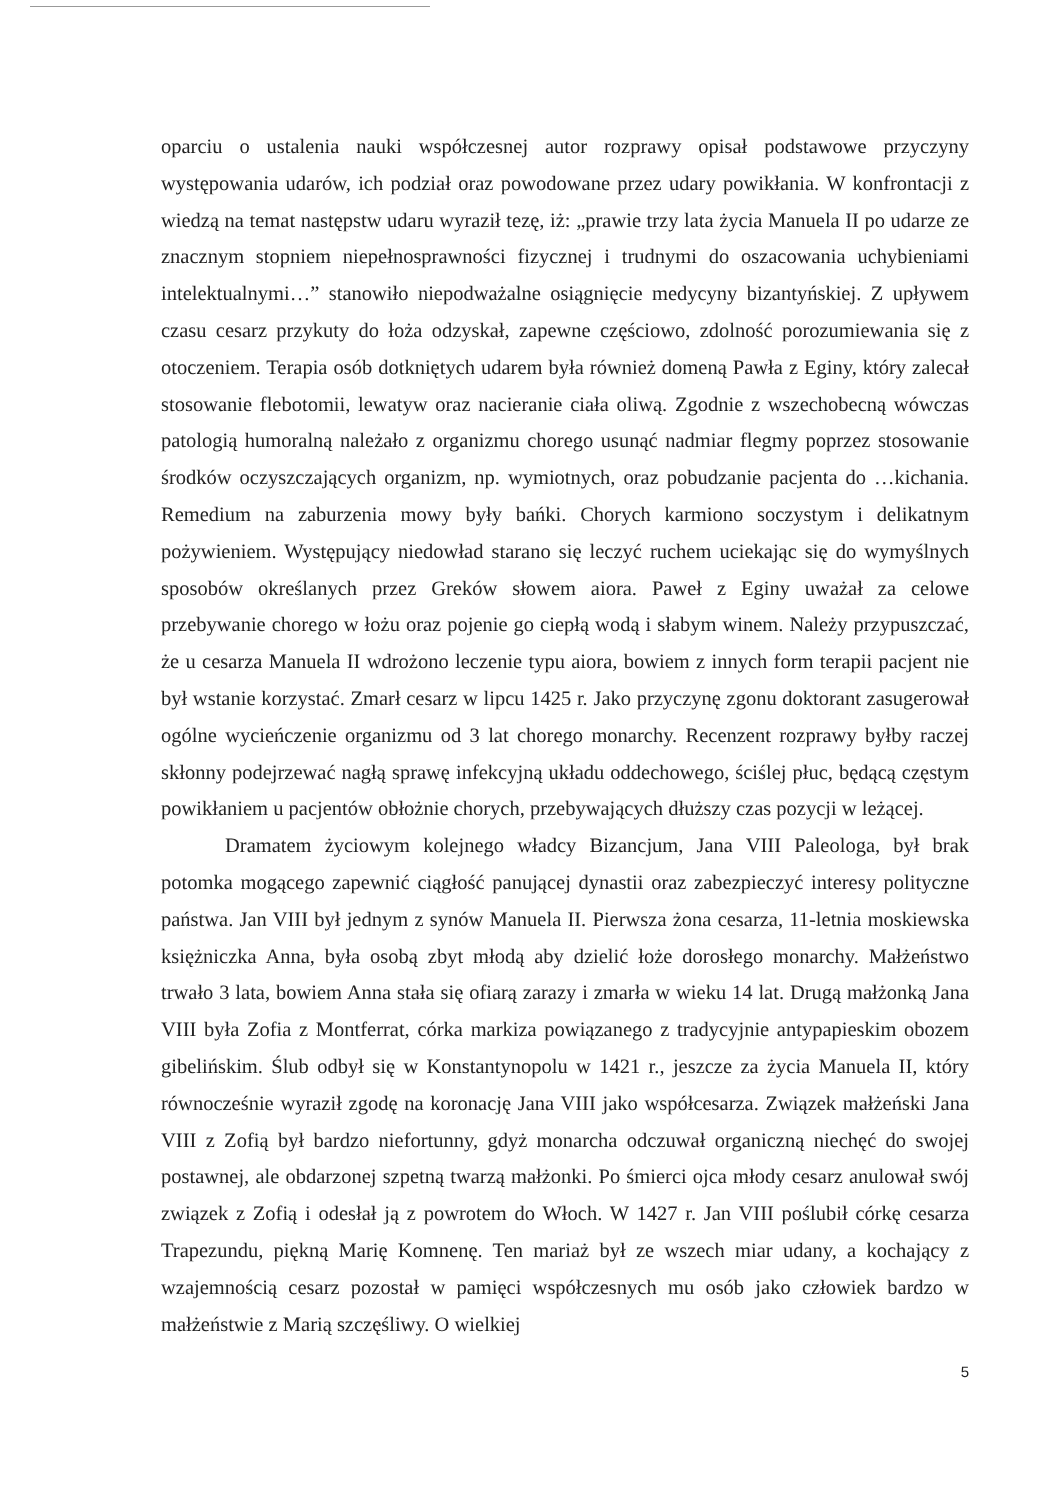oparciu o ustalenia nauki współczesnej autor rozprawy opisał podstawowe przyczyny występowania udarów, ich podział oraz powodowane przez udary powikłania. W konfrontacji z wiedzą na temat następstw udaru wyraził tezę, iż: „prawie trzy lata życia Manuela II po udarze ze znacznym stopniem niepełnosprawności fizycznej i trudnymi do oszacowania uchybieniami intelektualnymi…” stanowiło niepodważalne osiągnięcie medycyny bizantyńskiej. Z upływem czasu cesarz przykuty do łoża odzyskał, zapewne częściowo, zdolność porozumiewania się z otoczeniem. Terapia osób dotkniętych udarem była również domeną Pawła z Eginy, który zalecał stosowanie flebotomii, lewatyw oraz nacieranie ciała oliwą. Zgodnie z wszechobecną wówczas patologią humoralną należało z organizmu chorego usunąć nadmiar flegmy poprzez stosowanie środków oczyszczających organizm, np. wymiotnych, oraz pobudzanie pacjenta do …kichania. Remedium na zaburzenia mowy były bańki. Chorych karmiono soczystym i delikatnym pożywieniem. Występujący niedowład starano się leczyć ruchem uciekając się do wymyślnych sposobów określanych przez Greków słowem aiora. Paweł z Eginy uważał za celowe przebywanie chorego w łożu oraz pojenie go ciepłą wodą i słabym winem. Należy przypuszczać, że u cesarza Manuela II wdrożono leczenie typu aiora, bowiem z innych form terapii pacjent nie był wstanie korzystać. Zmarł cesarz w lipcu 1425 r. Jako przyczynę zgonu doktorant zasugerował ogólne wycieńczenie organizmu od 3 lat chorego monarchy. Recenzent rozprawy byłby raczej skłonny podejrzewać nagłą sprawę infekcyjną układu oddechowego, ściślej płuc, będącą częstym powikłaniem u pacjentów obłożnie chorych, przebywających dłuższy czas pozycji w leżącej.
Dramatem życiowym kolejnego władcy Bizancjum, Jana VIII Paleologa, był brak potomka mogącego zapewnić ciągłość panującej dynastii oraz zabezpieczyć interesy polityczne państwa. Jan VIII był jednym z synów Manuela II. Pierwsza żona cesarza, 11-letnia moskiewska księżniczka Anna, była osobą zbyt młodą aby dzielić łoże dorosłego monarchy. Małżeństwo trwało 3 lata, bowiem Anna stała się ofiarą zarazy i zmarła w wieku 14 lat. Drugą małżonką Jana VIII była Zofia z Montferrat, córka markiza powiązanego z tradycyjnie antypapieskim obozem gibelińskim. Ślub odbył się w Konstantynopolu w 1421 r., jeszcze za życia Manuela II, który równocześnie wyraził zgodę na koronację Jana VIII jako współcesarza. Związek małżeński Jana VIII z Zofią był bardzo niefortunny, gdyż monarcha odczuwał organiczną niechęć do swojej postawnej, ale obdarzonej szpetną twarzą małżonki. Po śmierci ojca młody cesarz anulował swój związek z Zofią i odesłał ją z powrotem do Włoch. W 1427 r. Jan VIII poślubił córkę cesarza Trapezundu, piękną Marię Komnenę. Ten mariaż był ze wszech miar udany, a kochający z wzajemnością cesarz pozostał w pamięci współczesnych mu osób jako człowiek bardzo w małżeństwie z Marią szczęśliwy. O wielkiej
5